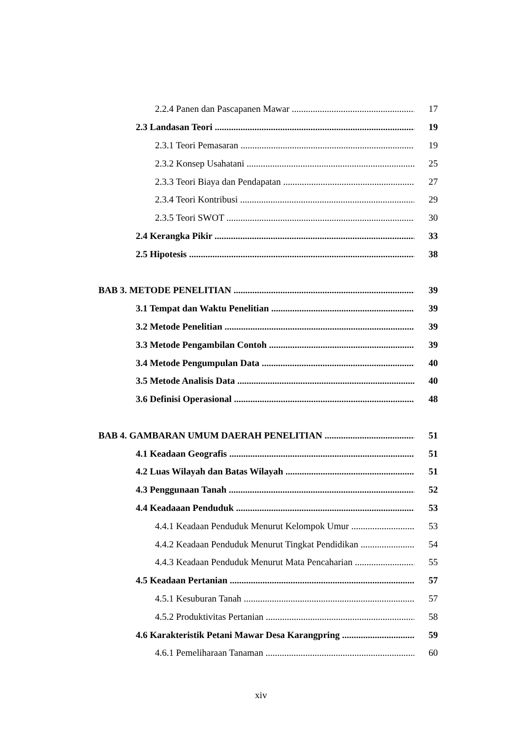2.2.4 Panen dan Pascapanen Mawar 17
2.3 Landasan Teori 19
2.3.1 Teori Pemasaran 19
2.3.2 Konsep Usahatani 25
2.3.3 Teori Biaya dan Pendapatan 27
2.3.4 Teori Kontribusi 29
2.3.5 Teori SWOT 30
2.4 Kerangka Pikir 33
2.5 Hipotesis 38
BAB 3. METODE PENELITIAN 39
3.1 Tempat dan Waktu Penelitian 39
3.2 Metode Penelitian 39
3.3 Metode Pengambilan Contoh 39
3.4 Metode Pengumpulan Data 40
3.5 Metode Analisis Data 40
3.6 Definisi Operasional 48
BAB 4. GAMBARAN UMUM DAERAH PENELITIAN 51
4.1 Keadaan Geografis 51
4.2 Luas Wilayah dan Batas Wilayah 51
4.3 Penggunaan Tanah 52
4.4 Keadaaan Penduduk 53
4.4.1 Keadaan Penduduk Menurut Kelompok Umur 53
4.4.2 Keadaan Penduduk Menurut Tingkat Pendidikan 54
4.4.3 Keadaan Penduduk Menurut Mata Pencaharian 55
4.5 Keadaan Pertanian 57
4.5.1 Kesuburan Tanah 57
4.5.2 Produktivitas Pertanian 58
4.6 Karakteristik Petani Mawar Desa Karangpring 59
4.6.1 Pemeliharaan Tanaman 60
xiv